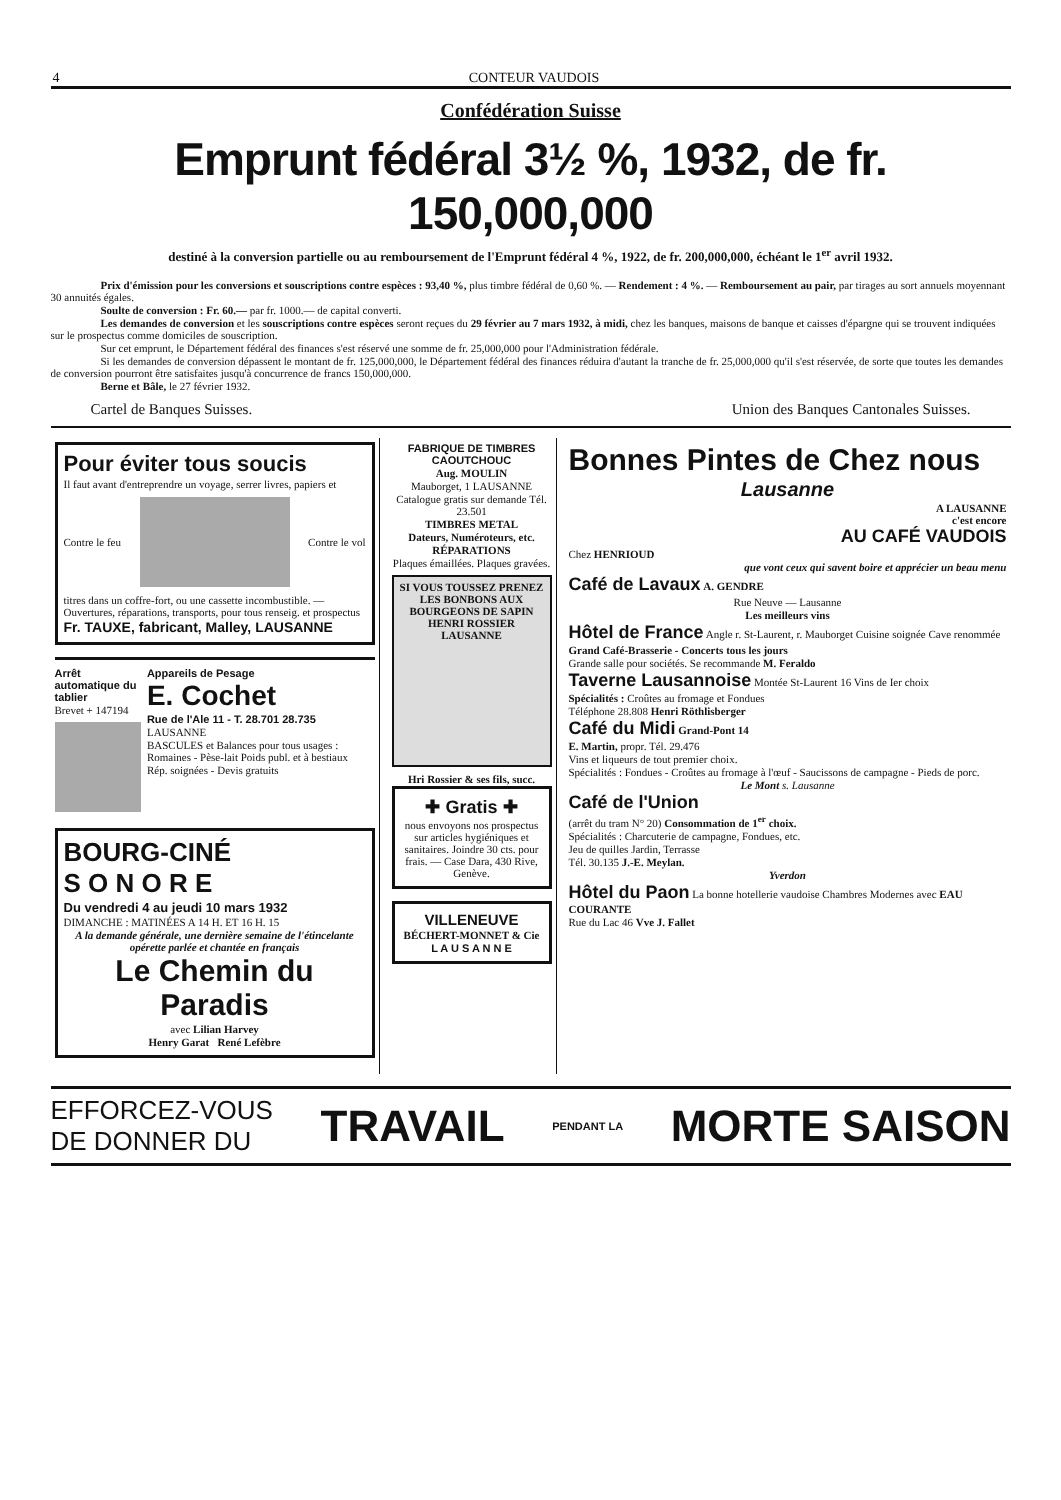4 CONTEUR VAUDOIS
Confédération Suisse
Emprunt fédéral 3½ %, 1932, de fr. 150,000,000
destiné à la conversion partielle ou au remboursement de l'Emprunt fédéral 4 %, 1922, de fr. 200,000,000, échéant le 1<sup>er</sup> avril 1932.
Prix d'émission pour les conversions et souscriptions contre espèces : 93,40 %, plus timbre fédéral de 0,60 %. — Rendement : 4 %. — Remboursement au pair, par tirages au sort annuels moyennant 30 annuités égales.
Soulte de conversion : Fr. 60.— par fr. 1000.— de capital converti.
Les demandes de conversion et les souscriptions contre espèces seront reçues du 29 février au 7 mars 1932, à midi, chez les banques, maisons de banque et caisses d'épargne qui se trouvent indiquées sur le prospectus comme domiciles de souscription.
Sur cet emprunt, le Département fédéral des finances s'est réservé une somme de fr. 25,000,000 pour l'Administration fédérale.
Si les demandes de conversion dépassent le montant de fr. 125,000,000, le Département fédéral des finances réduira d'autant la tranche de fr. 25,000,000 qu'il s'est réservée, de sorte que toutes les demandes de conversion pourront être satisfaites jusqu'à concurrence de francs 150,000,000.
Berne et Bâle, le 27 février 1932.
Cartel de Banques Suisses. Union des Banques Cantonales Suisses.
Pour éviter tous soucis
Il faut avant d'entreprendre un voyage, serrer livres, papiers et
Contre le feu Contre le vol
titres dans un coffre-fort, ou une cassette incombustible. — Ouvertures, réparations, transports, pour tous renseig. et prospectus
Fr. TAUXE, fabricant, Malley, LAUSANNE
Arrêt automatique du tablier
Brevet + 147194
Appareils de Pesage
E. Cochet
Rue de l'Ale 11 - T. 28.701 28.735
LAUSANNE
BASCULES et Balances pour tous usages : Romaines - Pèse-lait Poids publ. et à bestiaux
Rép. soignées - Devis gratuits
BOURG-CINÉ
S O N O R E
Du vendredi 4 au jeudi 10 mars 1932
DIMANCHE : MATINÉES A 14 H. ET 16 H. 15
A la demande générale, une dernière semaine de l'étincelante opérette parlée et chantée en français
Le Chemin du Paradis
avec Lilian Harvey
Henry Garat René Lefèbre
FABRIQUE DE TIMBRES CAOUTCHOUC
Aug. MOULIN
Mauborget, 1 LAUSANNE
Catalogue gratis sur demande Tél. 23.501
TIMBRES METAL
Dateurs, Numéroteurs, etc.
RÉPARATIONS
Plaques émaillées. Plaques gravées.
SI VOUS TOUSSEZ PRENEZ LES BONBONS AUX BOURGEONS DE SAPIN HENRI ROSSIER LAUSANNE
Hri Rossier & ses fils, succ.
✚ Gratis ✚
nous envoyons nos prospectus sur articles hygiéniques et sanitaires. Joindre 30 cts. pour frais. — Case Dara, 430 Rive, Genève.
VILLENEUVE
BÉCHERT-MONNET & Cie
L A U S A N N E
Bonnes Pintes de Chez nous
Lausanne
A LAUSANNE
c'est encore
AU CAFÉ VAUDOIS
Chez HENRIOUD
que vont ceux qui savent boire et apprécier un beau menu
Café de Lavaux A. GENDRE
Rue Neuve — Lausanne
Les meilleurs vins
Hôtel de France Angle r. St-Laurent, r. Mauborget Cuisine soignée Cave renommée
Grand Café-Brasserie - Concerts tous les jours
Grande salle pour sociétés. Se recommande M. Feraldo
Taverne Lausannoise Montée St-Laurent 16 Vins de Ier choix
Spécialités : Croûtes au fromage et Fondues
Téléphone 28.808 Henri Röthlisberger
Café du Midi Grand-Pont 14
E. Martin, propr. Tél. 29.476
Vins et liqueurs de tout premier choix.
Spécialités : Fondues - Croûtes au fromage à l'œuf - Saucissons de campagne - Pieds de porc.
Le Mont s. Lausanne
Café de l'Union
(arrêt du tram N° 20) Consommation de 1<sup>er</sup> choix.
Spécialités : Charcuterie de campagne, Fondues, etc.
Jeu de quilles Jardin, Terrasse
Tél. 30.135 J.-E. Meylan.
Yverdon
Hôtel du Paon La bonne hotellerie vaudoise Chambres Modernes avec EAU COURANTE
Rue du Lac 46 Vve J. Fallet
EFFORCEZ-VOUS
DE DONNER DU TRAVAIL PENDANT LA MORTE SAISON